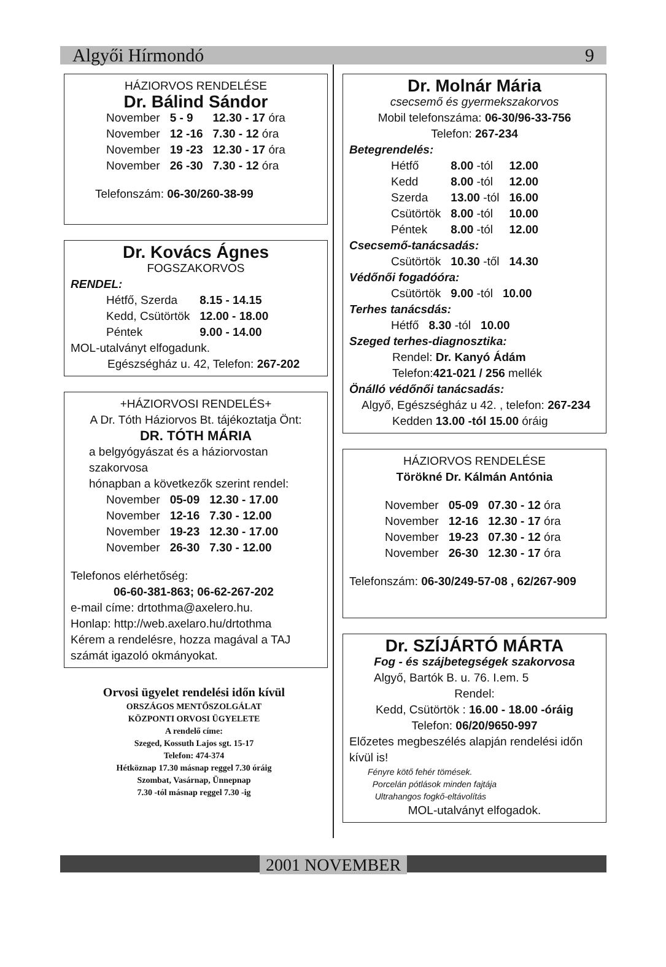Algyői Hírmondó 9
HÁZIORVOS RENDELÉSE
Dr. Bálind Sándor
| November | 5 - 9 | 12.30 - 17 óra |
| November | 12 -16 | 7.30 - 12 óra |
| November | 19 -23 | 12.30 - 17 óra |
| November | 26 -30 | 7.30 - 12 óra |
Telefonszám: 06-30/260-38-99
Dr. Kovács Ágnes
FOGSZAKORVOS
RENDEL:
| Hétfő, Szerda | 8.15 - 14.15 |
| Kedd, Csütörtök | 12.00 - 18.00 |
| Péntek | 9.00 - 14.00 |
MOL-utalványt elfogadunk.
Egészségház u. 42, Telefon: 267-202
+HÁZIORVOSI RENDELÉS+
A Dr. Tóth Háziorvos Bt. tájékoztatja Önt:
DR. TÓTH MÁRIA
a belgyógyászat és a háziorvostan szakorvosa
hónapban a következők szerint rendel:
| November | 05-09 | 12.30 - 17.00 |
| November | 12-16 | 7.30 - 12.00 |
| November | 19-23 | 12.30 - 17.00 |
| November | 26-30 | 7.30 - 12.00 |
Telefonos elérhetőség:
06-60-381-863; 06-62-267-202
e-mail címe: drtothma@axelero.hu.
Honlap: http://web.axelaro.hu/drtothma
Kérem a rendelésre, hozza magával a TAJ számát igazoló okmányokat.
Orvosi ügyelet rendelési időn kívül
ORSZÁGOS MENTŐSZOLGÁLAT
KÖZPONTI ORVOSI ÜGYELETE
A rendelő címe:
Szeged, Kossuth Lajos sgt. 15-17
Telefon: 474-374
Hétköznap 17.30 másnap reggel 7.30 óráig
Szombat, Vasárnap, Ünnepnap
7.30 -tól másnap reggel 7.30 -ig
Dr. Molnár Mária
csecsemő és gyermekszakorvos
Mobil telefonszáma: 06-30/96-33-756
Telefon: 267-234
Betegrendelés:
| Hétfő | 8.00 -tól | 12.00 |
| Kedd | 8.00 -tól | 12.00 |
| Szerda | 13.00 -tól | 16.00 |
| Csütörtök | 8.00 -tól | 10.00 |
| Péntek | 8.00 -tól | 12.00 |
Csecsemő-tanácsadás:
| Csütörtök | 10.30 -től | 14.30 |
Védőnői fogadóóra:
| Csütörtök | 9.00 -tól | 10.00 |
Terhes tanácsdás:
| Hétfő | 8.30 -tól | 10.00 |
Szeged terhes-diagnosztika:
Rendel: Dr. Kanyó Ádám
Telefon:421-021 / 256 mellék
Önálló védőnői tanácsadás:
Algyő, Egészségház u 42. , telefon: 267-234
Kedden 13.00 -tól 15.00 óráig
HÁZIORVOS RENDELÉSE
Törökné Dr. Kálmán Antónia
| November | 05-09 | 07.30 - 12 óra |
| November | 12-16 | 12.30 - 17 óra |
| November | 19-23 | 07.30 - 12 óra |
| November | 26-30 | 12.30 - 17 óra |
Telefonszám: 06-30/249-57-08 , 62/267-909
Dr. SZÍJÁRTÓ MÁRTA
Fog - és szájbetegségek szakorvosa
Algyő, Bartók B. u. 76. I.em. 5
Rendel:
Kedd, Csütörtök : 16.00 - 18.00 -óráig
Telefon: 06/20/9650-997
Előzetes megbeszélés alapján rendelési időn kívül is!
Fényre kötő fehér tömések.
Porcelán pótlások minden fajtája
Ultrahangos fogkő-eltávolítás
MOL-utalványt elfogadok.
2001 NOVEMBER